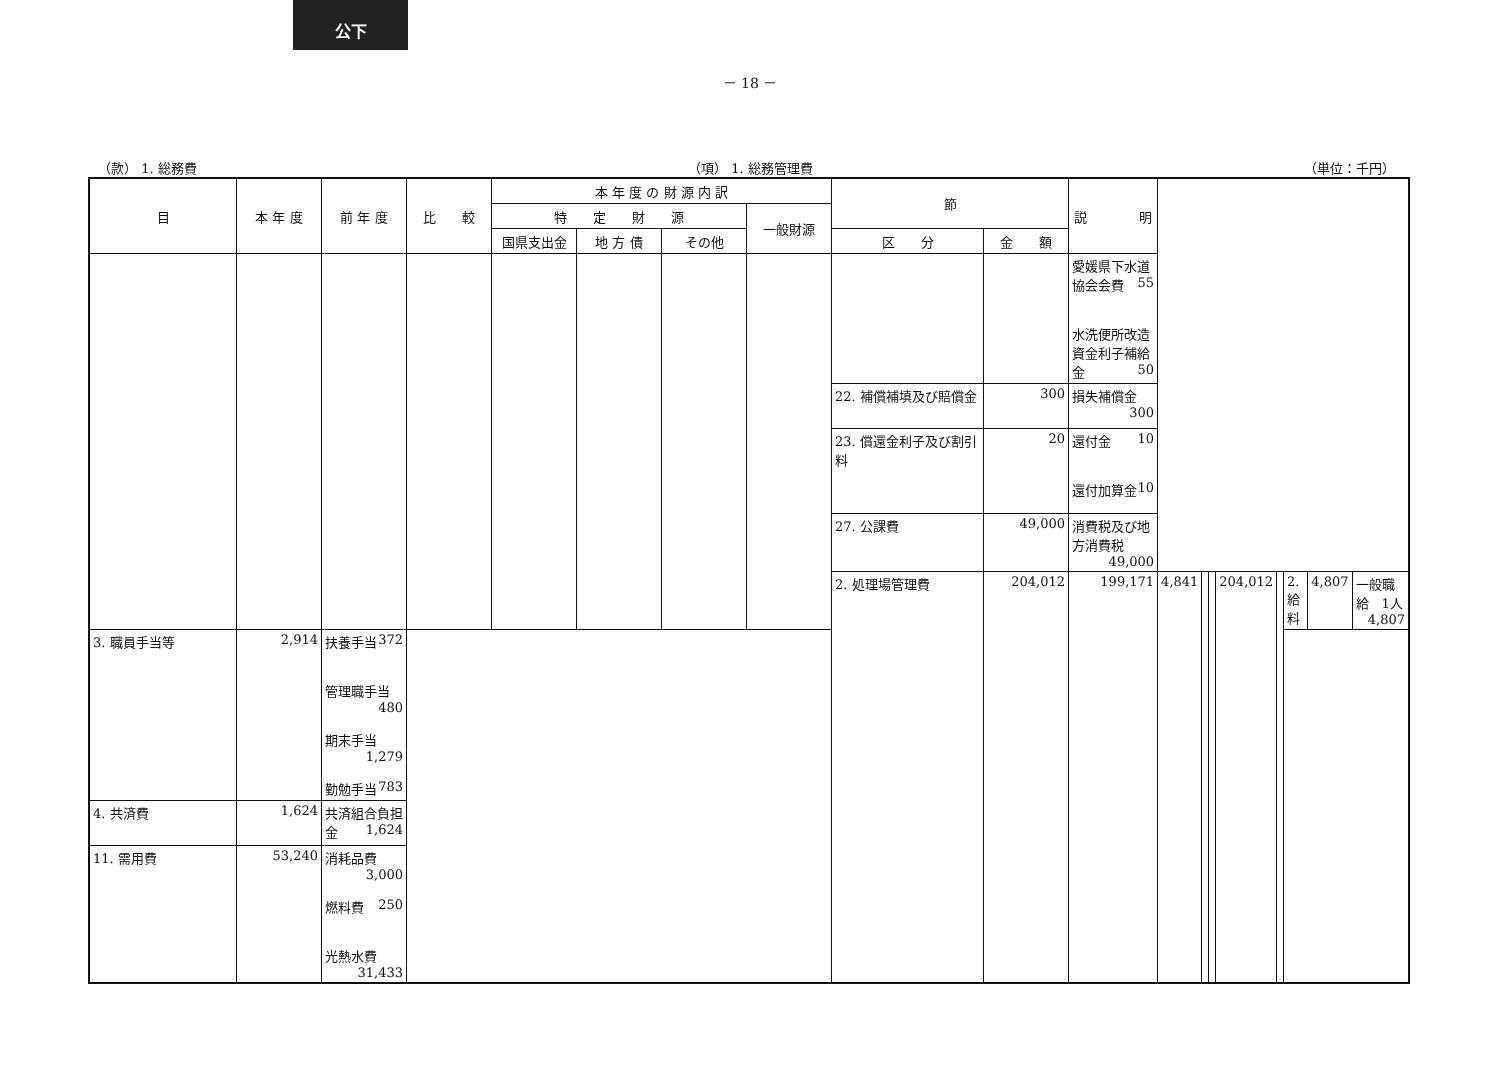公下
－ 18 －
（款） 1. 総務費 （項） 1. 総務管理費 （単位：千円）
| 目 | 本 年 度 | 前 年 度 | 比 較 | 本 年 度 の 財 源 内 訳 | | | | 節 | | 説 明 | | | | | | | | |
| --- | --- | --- | --- | --- | --- | --- | --- | --- | --- | --- | --- | --- | --- | --- | --- | --- | --- | --- |
| | | | | 特 定 財 源 | | | 一般財源 | | | | | | | | | | | |
| | | | | 国県支出金 | 地 方 債 | その他 | | 区 分 | 金 額 | | | | | | | | | |
| | | | | | | | | | | 愛媛県下水道協会会費 55 水洗便所改造資金利子補給金 50 | | | | | | | | |
| | | | | | | | | 22. 補償補填及び賠償金 | 300 | 損失補償金 300 | | | | | | | | |
| | | | | | | | | 23. 償還金利子及び割引料 | 20 | 還付金 10 還付加算金 10 | | | | | | | | |
| | | | | | | | | 27. 公課費 | 49,000 | 消費税及び地方消費税 49,000 | | | | | | | | |
| | | | | | | | | 2. 処理場管理費 | 204,012 | 199,171 | 4,841 | | | 204,012 | | 2. 給料 | 4,807 | 一般職給 1人 4,807 |
| 3. 職員手当等 | 2,914 | 扶養手当 372 管理職手当 480 期末手当 1,279 勤勉手当 783 | | | | | | | | | | | | | | | | |
| 4. 共済費 | 1,624 | 共済組合負担金 1,624 | | | | | | | | | | | | | | | | |
| 11. 需用費 | 53,240 | 消耗品費 3,000 燃料費 250 光熱水費 31,433 | | | | | | | | | | | | | | | | |